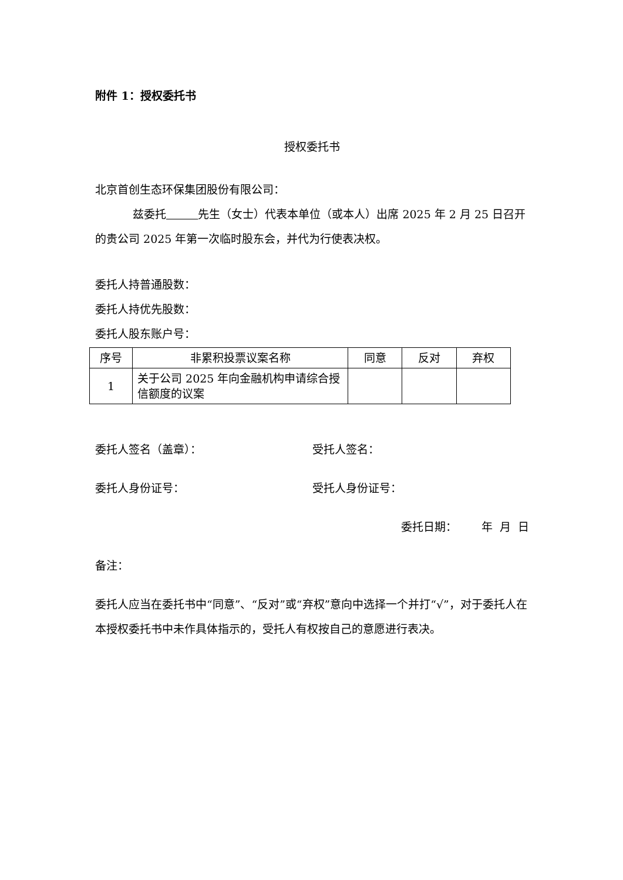附件 1：授权委托书
授权委托书
北京首创生态环保集团股份有限公司：
兹委托 先生（女士）代表本单位（或本人）出席 2025 年 2 月 25 日召开的贵公司 2025 年第一次临时股东会，并代为行使表决权。
委托人持普通股数：
委托人持优先股数：
委托人股东账户号：
| 序号 | 非累积投票议案名称 | 同意 | 反对 | 弃权 |
| 1 | 关于公司 2025 年向金融机构申请综合授信额度的议案 | | | |
委托人签名（盖章）： 受托人签名：
委托人身份证号： 受托人身份证号：
委托日期： 年 月 日
备注：
委托人应当在委托书中“同意”、“反对”或“弃权”意向中选择一个并打“√”，对于委托人在本授权委托书中未作具体指示的，受托人有权按自己的意愿进行表决。